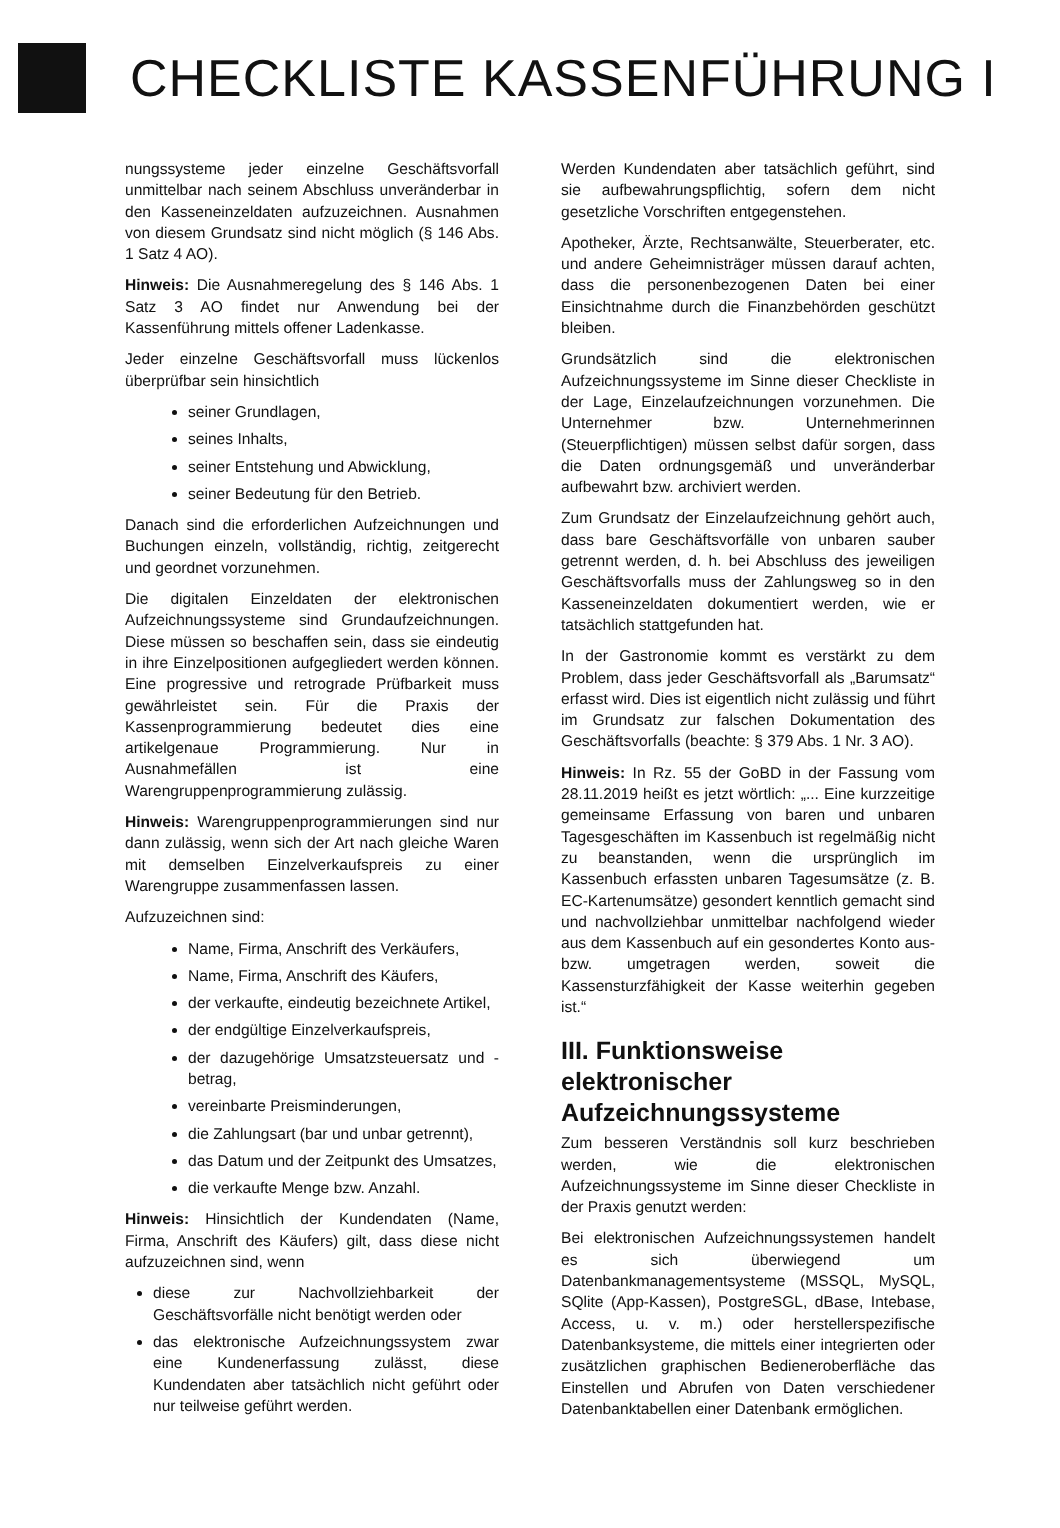CHECKLISTE KASSENFÜHRUNG I
nungssysteme jeder einzelne Geschäftsvorfall unmittelbar nach seinem Abschluss unveränderbar in den Kasseneinzeldaten aufzuzeichnen. Ausnahmen von diesem Grundsatz sind nicht möglich (§ 146 Abs. 1 Satz 4 AO).
Hinweis: Die Ausnahmeregelung des § 146 Abs. 1 Satz 3 AO findet nur Anwendung bei der Kassenführung mittels offener Ladenkasse.
Jeder einzelne Geschäftsvorfall muss lückenlos überprüfbar sein hinsichtlich
seiner Grundlagen,
seines Inhalts,
seiner Entstehung und Abwicklung,
seiner Bedeutung für den Betrieb.
Danach sind die erforderlichen Aufzeichnungen und Buchungen einzeln, vollständig, richtig, zeitgerecht und geordnet vorzunehmen.
Die digitalen Einzeldaten der elektronischen Aufzeichnungssysteme sind Grundaufzeichnungen. Diese müssen so beschaffen sein, dass sie eindeutig in ihre Einzelpositionen aufgegliedert werden können. Eine progressive und retrograde Prüfbarkeit muss gewährleistet sein. Für die Praxis der Kassenprogrammierung bedeutet dies eine artikelgenaue Programmierung. Nur in Ausnahmefällen ist eine Warengruppenprogrammierung zulässig.
Hinweis: Warengruppenprogrammierungen sind nur dann zulässig, wenn sich der Art nach gleiche Waren mit demselben Einzelverkaufspreis zu einer Warengruppe zusammenfassen lassen.
Aufzuzeichnen sind:
Name, Firma, Anschrift des Verkäufers,
Name, Firma, Anschrift des Käufers,
der verkaufte, eindeutig bezeichnete Artikel,
der endgültige Einzelverkaufspreis,
der dazugehörige Umsatzsteuersatz und -betrag,
vereinbarte Preisminderungen,
die Zahlungsart (bar und unbar getrennt),
das Datum und der Zeitpunkt des Umsatzes,
die verkaufte Menge bzw. Anzahl.
Hinweis: Hinsichtlich der Kundendaten (Name, Firma, Anschrift des Käufers) gilt, dass diese nicht aufzuzeichnen sind, wenn
diese zur Nachvollziehbarkeit der Geschäftsvorfälle nicht benötigt werden oder
das elektronische Aufzeichnungssystem zwar eine Kundenerfassung zulässt, diese Kundendaten aber tatsächlich nicht geführt oder nur teilweise geführt werden.
Werden Kundendaten aber tatsächlich geführt, sind sie aufbewahrungspflichtig, sofern dem nicht gesetzliche Vorschriften entgegenstehen.
Apotheker, Ärzte, Rechtsanwälte, Steuerberater, etc. und andere Geheimnisträger müssen darauf achten, dass die personenbezogenen Daten bei einer Einsichtnahme durch die Finanzbehörden geschützt bleiben.
Grundsätzlich sind die elektronischen Aufzeichnungssysteme im Sinne dieser Checkliste in der Lage, Einzelaufzeichnungen vorzunehmen. Die Unternehmer bzw. Unternehmerinnen (Steuerpflichtigen) müssen selbst dafür sorgen, dass die Daten ordnungsgemäß und unveränderbar aufbewahrt bzw. archiviert werden.
Zum Grundsatz der Einzelaufzeichnung gehört auch, dass bare Geschäftsvorfälle von unbaren sauber getrennt werden, d. h. bei Abschluss des jeweiligen Geschäftsvorfalls muss der Zahlungsweg so in den Kasseneinzeldaten dokumentiert werden, wie er tatsächlich stattgefunden hat.
In der Gastronomie kommt es verstärkt zu dem Problem, dass jeder Geschäftsvorfall als „Barumsatz“ erfasst wird. Dies ist eigentlich nicht zulässig und führt im Grundsatz zur falschen Dokumentation des Geschäftsvorfalls (beachte: § 379 Abs. 1 Nr. 3 AO).
Hinweis: In Rz. 55 der GoBD in der Fassung vom 28.11.2019 heißt es jetzt wörtlich: „... Eine kurzzeitige gemeinsame Erfassung von baren und unbaren Tagesgeschäften im Kassenbuch ist regelmäßig nicht zu beanstanden, wenn die ursprünglich im Kassenbuch erfassten unbaren Tagesumsätze (z. B. EC-Kartenumsätze) gesondert kenntlich gemacht sind und nachvollziehbar unmittelbar nachfolgend wieder aus dem Kassenbuch auf ein gesondertes Konto aus- bzw. umgetragen werden, soweit die Kassensturzfähigkeit der Kasse weiterhin gegeben ist.“
III. Funktionsweise elektronischer Aufzeichnungssysteme
Zum besseren Verständnis soll kurz beschrieben werden, wie die elektronischen Aufzeichnungssysteme im Sinne dieser Checkliste in der Praxis genutzt werden:
Bei elektronischen Aufzeichnungssystemen handelt es sich überwiegend um Datenbankmanagementsysteme (MSSQL, MySQL, SQlite (App-Kassen), PostgreSGL, dBase, Intebase, Access, u. v. m.) oder herstellerspezifische Datenbanksysteme, die mittels einer integrierten oder zusätzlichen graphischen Bedieneroberfläche das Einstellen und Abrufen von Daten verschiedener Datenbanktabellen einer Datenbank ermöglichen.